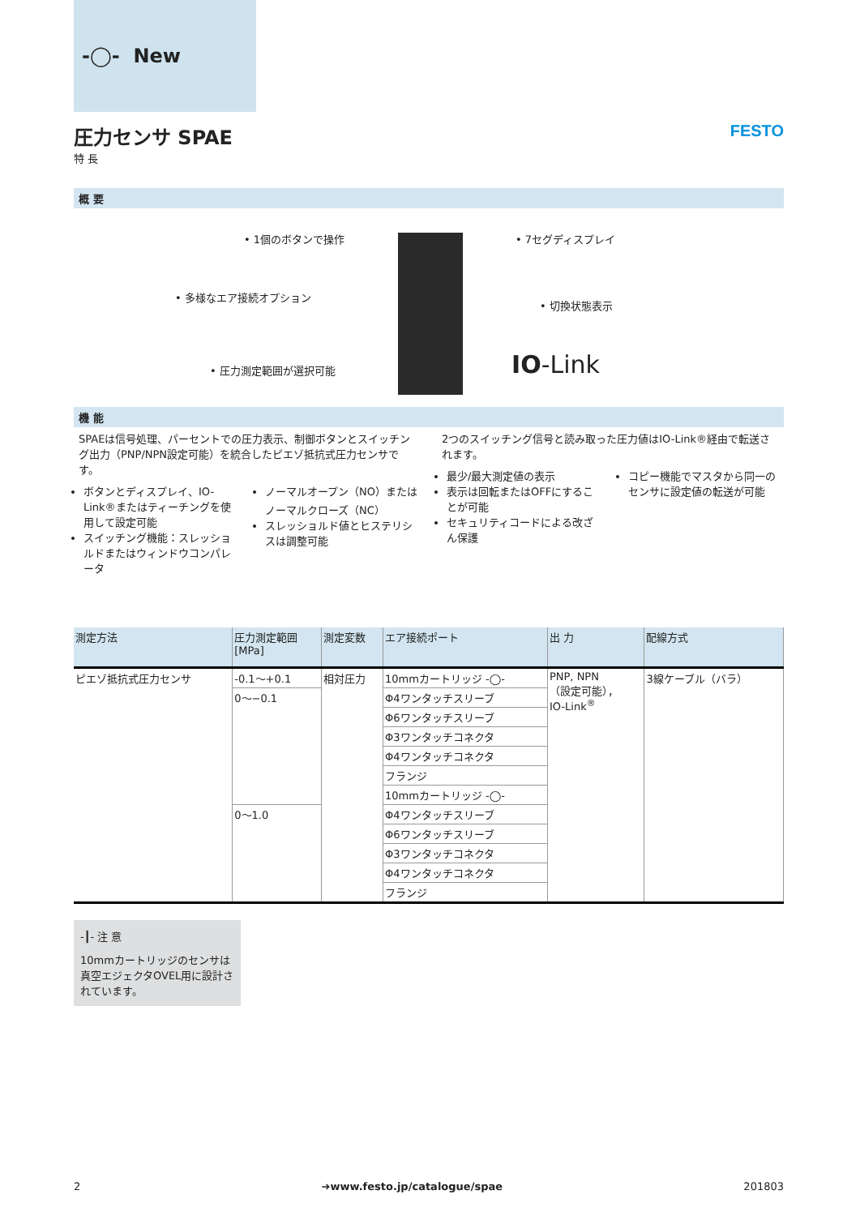-◯- New
圧力センサ SPAE
特 長
FESTO
概 要
• 1個のボタンで操作
• 多様なエア接続オプション
• 圧力測定範囲が選択可能
• 7セグディスプレイ
• 切換状態表示
IO-Link
機 能
SPAEは信号処理、パーセントでの圧力表示、制御ボタンとスイッチング出力（PNP/NPN設定可能）を統合したピエゾ抵抗式圧力センサです。
ボタンとディスプレイ、IO-Link®またはティーチングを使用して設定可能
スイッチング機能：スレッショルドまたはウィンドウコンパレータ
ノーマルオープン（NO）またはノーマルクローズ（NC）
スレッショルド値とヒステリシスは調整可能
2つのスイッチング信号と読み取った圧力値はIO-Link®経由で転送されます。
最少/最大測定値の表示
表示は回転またはOFFにすることが可能
セキュリティコードによる改ざん保護
コピー機能でマスタから同一のセンサに設定値の転送が可能
| 測定方法 | 圧力測定範囲 [MPa] | 測定変数 | エア接続ポート | 出 力 | 配線方式 |
| --- | --- | --- | --- | --- | --- |
| ピエゾ抵抗式圧力センサ | -0.1～+0.1 | 相対圧力 | 10mmカートリッジ -◯- | PNP, NPN （設定可能）， IO-Link<sup>®</sup> | 3線ケーブル（バラ） |
| | 0～−0.1 | | Φ4ワンタッチスリーブ | | |
| | | | Φ6ワンタッチスリーブ | | |
| | | | Φ3ワンタッチコネクタ | | |
| | | | Φ4ワンタッチコネクタ | | |
| | | | フランジ | | |
| | | | 10mmカートリッジ -◯- | | |
| | 0～1.0 | | Φ4ワンタッチスリーブ | | |
| | | | Φ6ワンタッチスリーブ | | |
| | | | Φ3ワンタッチコネクタ | | |
| | | | Φ4ワンタッチコネクタ | | |
| | | | フランジ | | |
-┃- 注 意
10mmカートリッジのセンサは真空エジェクタOVEL用に設計されています。
2 ➔www.festo.jp/catalogue/spae 201803